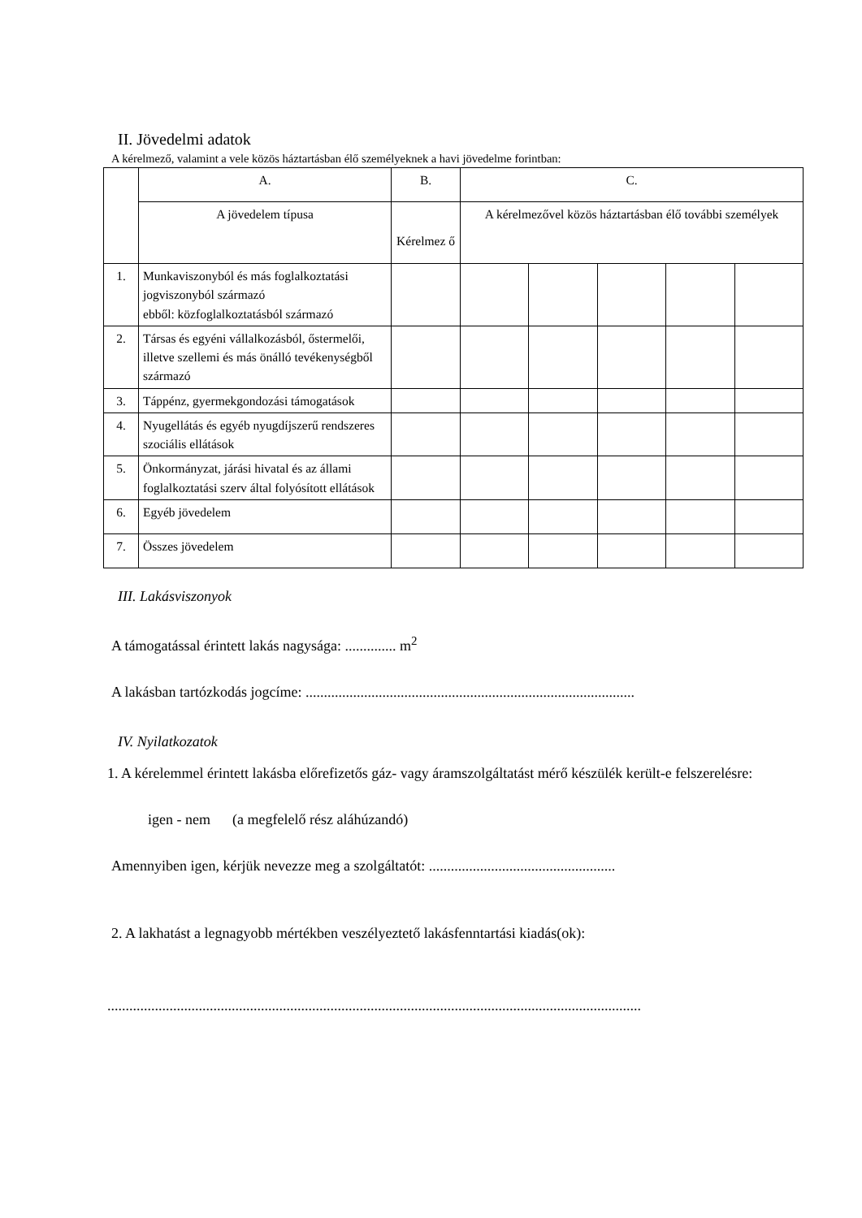II. Jövedelmi adatok
A kérelmező, valamint a vele közös háztartásban élő személyeknek a havi jövedelme forintban:
| | A. | B. | C. | | | | |
| | A jövedelem típusa | Kérelmez ő | A kérelmezővel közös háztartásban élő további személyek | | | | |
| 1. | Munkaviszonyból és más foglalkoztatási jogviszonyból származó ebből: közfoglalkoztatásból származó | | | | | | |
| 2. | Társas és egyéni vállalkozásból, őstermelői, illetve szellemi és más önálló tevékenységből származó | | | | | | |
| 3. | Táppénz, gyermekgondozási támogatások | | | | | | |
| 4. | Nyugellátás és egyéb nyugdíjszerű rendszeres szociális ellátások | | | | | | |
| 5. | Önkormányzat, járási hivatal és az állami foglalkoztatási szerv által folyósított ellátások | | | | | | |
| 6. | Egyéb jövedelem | | | | | | |
| 7. | Összes jövedelem | | | | | | |
III. Lakásviszonyok
A támogatással érintett lakás nagysága: .............. m<sup>2</sup>
A lakásban tartózkodás jogcíme: ..........................................................................................
IV. Nyilatkozatok
1. A kérelemmel érintett lakásba előrefizetős gáz- vagy áramszolgáltatást mérő készülék került-e felszerelésre:
igen - nem (a megfelelő rész aláhúzandó)
Amennyiben igen, kérjük nevezze meg a szolgáltatót: ...................................................
2. A lakhatást a legnagyobb mértékben veszélyeztető lakásfenntartási kiadás(ok):
..................................................................................................................................................